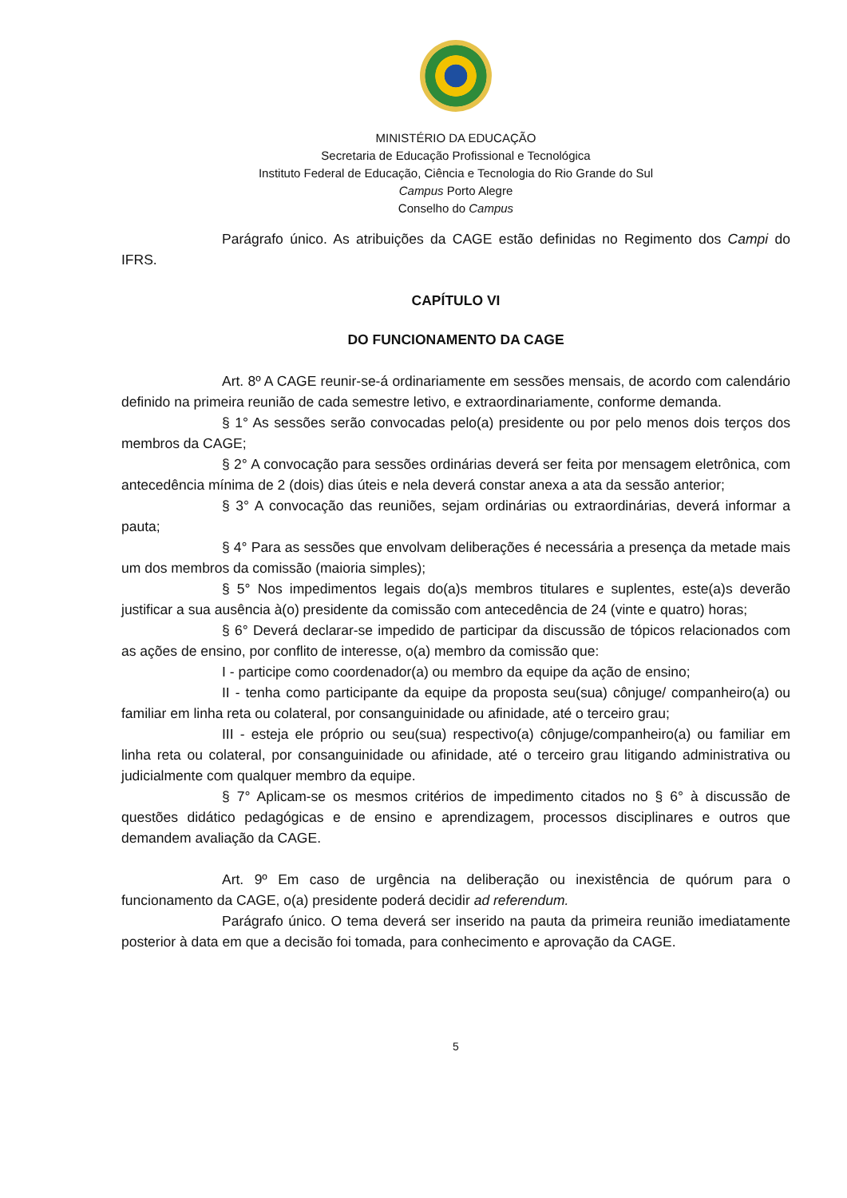MINISTÉRIO DA EDUCAÇÃO
Secretaria de Educação Profissional e Tecnológica
Instituto Federal de Educação, Ciência e Tecnologia do Rio Grande do Sul
Campus Porto Alegre
Conselho do Campus
Parágrafo único. As atribuições da CAGE estão definidas no Regimento dos Campi do IFRS.
CAPÍTULO VI
DO FUNCIONAMENTO DA CAGE
Art. 8º A CAGE reunir-se-á ordinariamente em sessões mensais, de acordo com calendário definido na primeira reunião de cada semestre letivo, e extraordinariamente, conforme demanda.
§ 1° As sessões serão convocadas pelo(a) presidente ou por pelo menos dois terços dos membros da CAGE;
§ 2° A convocação para sessões ordinárias deverá ser feita por mensagem eletrônica, com antecedência mínima de 2 (dois) dias úteis e nela deverá constar anexa a ata da sessão anterior;
§ 3° A convocação das reuniões, sejam ordinárias ou extraordinárias, deverá informar a pauta;
§ 4° Para as sessões que envolvam deliberações é necessária a presença da metade mais um dos membros da comissão (maioria simples);
§ 5° Nos impedimentos legais do(a)s membros titulares e suplentes, este(a)s deverão justificar a sua ausência à(o) presidente da comissão com antecedência de 24 (vinte e quatro) horas;
§ 6° Deverá declarar-se impedido de participar da discussão de tópicos relacionados com as ações de ensino, por conflito de interesse, o(a) membro da comissão que:
I - participe como coordenador(a) ou membro da equipe da ação de ensino;
II - tenha como participante da equipe da proposta seu(sua) cônjuge/ companheiro(a) ou familiar em linha reta ou colateral, por consanguinidade ou afinidade, até o terceiro grau;
III - esteja ele próprio ou seu(sua) respectivo(a) cônjuge/companheiro(a) ou familiar em linha reta ou colateral, por consanguinidade ou afinidade, até o terceiro grau litigando administrativa ou judicialmente com qualquer membro da equipe.
§ 7° Aplicam-se os mesmos critérios de impedimento citados no § 6° à discussão de questões didático pedagógicas e de ensino e aprendizagem, processos disciplinares e outros que demandem avaliação da CAGE.
Art. 9º Em caso de urgência na deliberação ou inexistência de quórum para o funcionamento da CAGE, o(a) presidente poderá decidir ad referendum.
Parágrafo único. O tema deverá ser inserido na pauta da primeira reunião imediatamente posterior à data em que a decisão foi tomada, para conhecimento e aprovação da CAGE.
5